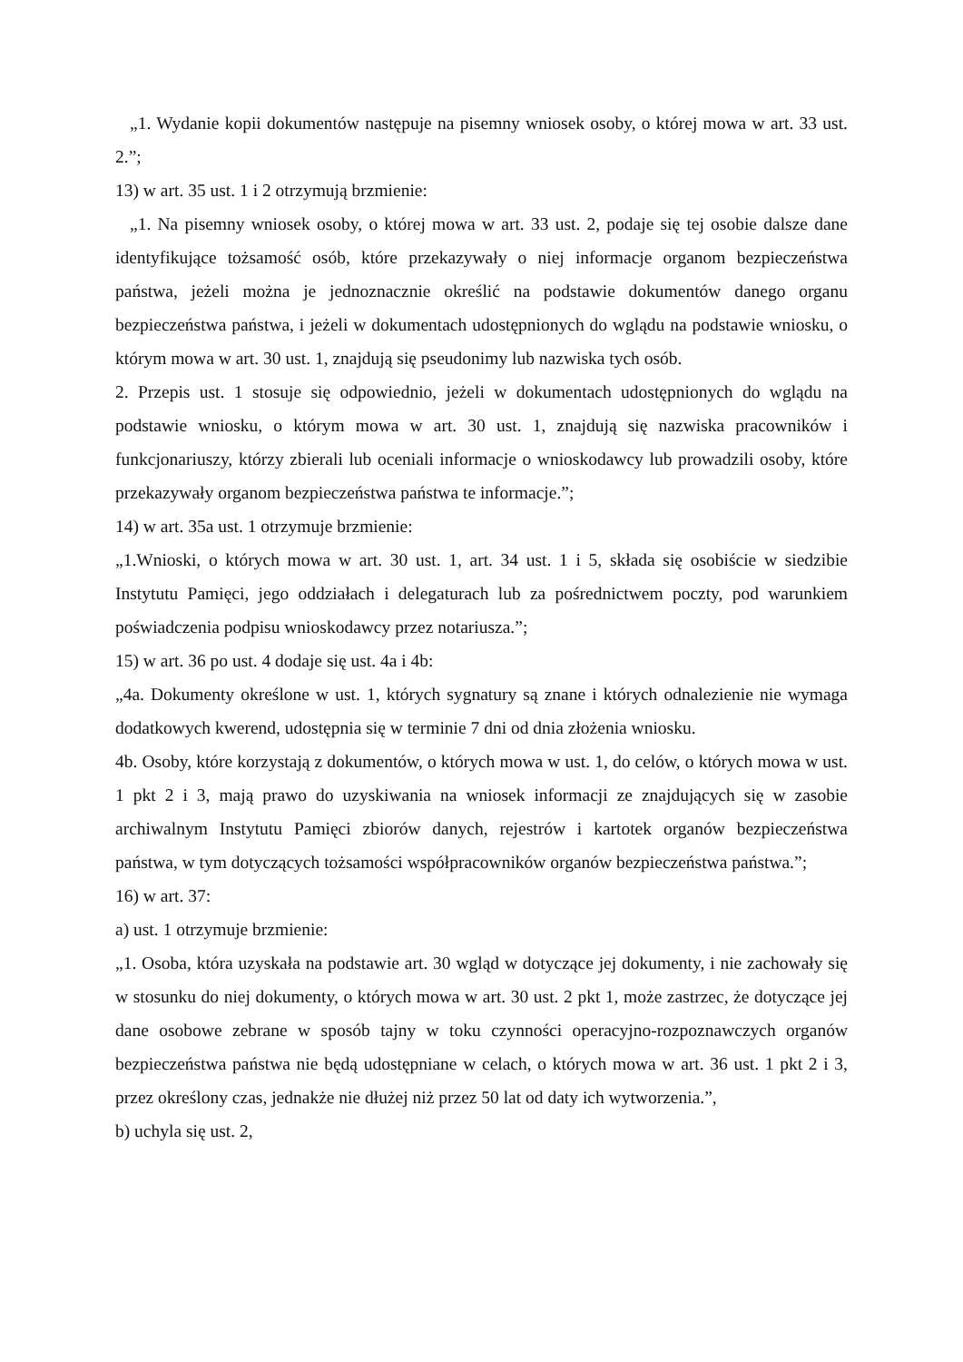„1. Wydanie kopii dokumentów następuje na pisemny wniosek osoby, o której mowa w art. 33 ust. 2.”;
13) w art. 35 ust. 1 i 2 otrzymują brzmienie:
„1. Na pisemny wniosek osoby, o której mowa w art. 33 ust. 2, podaje się tej osobie dalsze dane identyfikujące tożsamość osób, które przekazywały o niej informacje organom bezpieczeństwa państwa, jeżeli można je jednoznacznie określić na podstawie dokumentów danego organu bezpieczeństwa państwa, i jeżeli w dokumentach udostępnionych do wglądu na podstawie wniosku, o którym mowa w art. 30 ust. 1, znajdują się pseudonimy lub nazwiska tych osób.
2. Przepis ust. 1 stosuje się odpowiednio, jeżeli w dokumentach udostępnionych do wglądu na podstawie wniosku, o którym mowa w art. 30 ust. 1, znajdują się nazwiska pracowników i funkcjonariuszy, którzy zbierali lub oceniali informacje o wnioskodawcy lub prowadzili osoby, które przekazywały organom bezpieczeństwa państwa te informacje.”;
14) w art. 35a ust. 1 otrzymuje brzmienie:
„1.Wnioski, o których mowa w art. 30 ust. 1, art. 34 ust. 1 i 5, składa się osobiście w siedzibie Instytutu Pamięci, jego oddziałach i delegaturach lub za pośrednictwem poczty, pod warunkiem poświadczenia podpisu wnioskodawcy przez notariusza.”;
15) w art. 36 po ust. 4 dodaje się ust. 4a i 4b:
„4a. Dokumenty określone w ust. 1, których sygnatury są znane i których odnalezienie nie wymaga dodatkowych kwerend, udostępnia się w terminie 7 dni od dnia złożenia wniosku.
4b. Osoby, które korzystają z dokumentów, o których mowa w ust. 1, do celów, o których mowa w ust. 1 pkt 2 i 3, mają prawo do uzyskiwania na wniosek informacji ze znajdujących się w zasobie archiwalnym Instytutu Pamięci zbiorów danych, rejestrów i kartotek organów bezpieczeństwa państwa, w tym dotyczących tożsamości współpracowników organów bezpieczeństwa państwa.”;
16) w art. 37:
a) ust. 1 otrzymuje brzmienie:
„1. Osoba, która uzyskała na podstawie art. 30 wgląd w dotyczące jej dokumenty, i nie zachowały się w stosunku do niej dokumenty, o których mowa w art. 30 ust. 2 pkt 1, może zastrzec, że dotyczące jej dane osobowe zebrane w sposób tajny w toku czynności operacyjno-rozpoznawczych organów bezpieczeństwa państwa nie będą udostępniane w celach, o których mowa w art. 36 ust. 1 pkt 2 i 3, przez określony czas, jednakże nie dłużej niż przez 50 lat od daty ich wytworzenia.”,
b) uchyla się ust. 2,